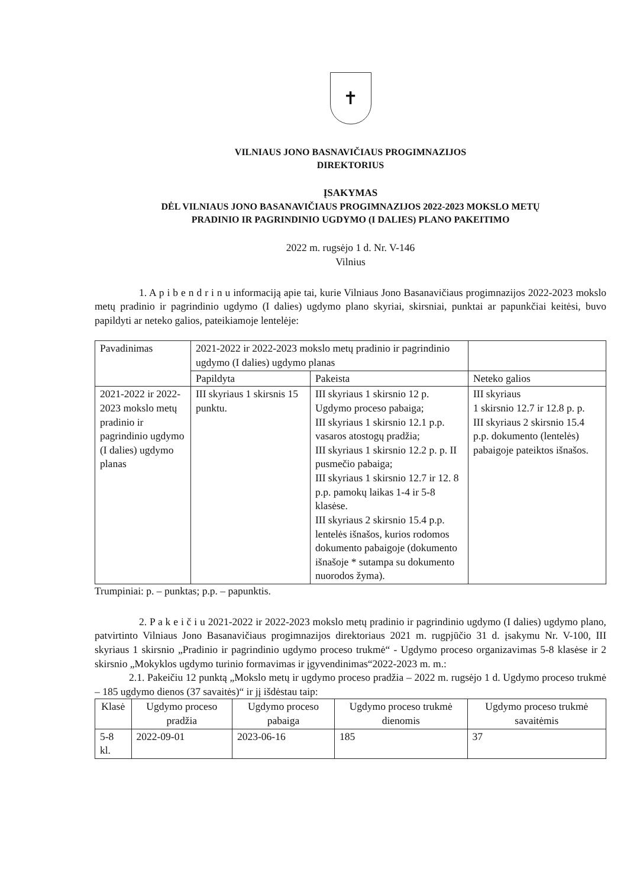✝
VILNIAUS JONO BASNAVIČIAUS PROGIMNAZIJOS
DIREKTORIUS
ĮSAKYMAS
DĖL VILNIAUS JONO BASANAVIČIAUS PROGIMNAZIJOS 2022-2023 MOKSLO METŲ
PRADINIO IR PAGRINDINIO UGDYMO (I DALIES) PLANO PAKEITIMO
2022 m. rugsėjo 1 d. Nr. V-146
Vilnius
1. A p i b e n d r i n u informaciją apie tai, kurie Vilniaus Jono Basanavičiaus progimnazijos 2022-2023 mokslo metų pradinio ir pagrindinio ugdymo (I dalies) ugdymo plano skyriai, skirsniai, punktai ar papunkčiai keitėsi, buvo papildyti ar neteko galios, pateikiamoje lentelėje:
| Pavadinimas | 2021-2022 ir 2022-2023 mokslo metų pradinio ir pagrindinio ugdymo (I dalies) ugdymo planas | | |
| --- | --- | --- | --- |
| | Papildyta | Pakeista | Neteko galios |
| 2021-2022 ir 2022-2023 mokslo metų pradinio ir pagrindinio ugdymo (I dalies) ugdymo planas | III skyriaus 1 skirsnis 15 punktu. | III skyriaus 1 skirsnio 12 p. Ugdymo proceso pabaiga; III skyriaus 1 skirsnio 12.1 p.p. vasaros atostogų pradžia; III skyriaus 1 skirsnio 12.2 p. p. II pusmečio pabaiga; III skyriaus 1 skirsnio 12.7 ir 12. 8 p.p. pamokų laikas 1-4 ir 5-8 klasėse. III skyriaus 2 skirsnio 15.4 p.p. lentelės išnašos, kurios rodomos dokumento pabaigoje (dokumento išnašoje * sutampa su dokumento nuorodos žyma). | III skyriaus 1 skirsnio 12.7 ir 12.8 p. p. III skyriaus 2 skirsnio 15.4 p.p. dokumento (lentelės) pabaigoje pateiktos išnašos. |
Trumpiniai: p. – punktas; p.p. – papunktis.
2. P a k e i č i u 2021-2022 ir 2022-2023 mokslo metų pradinio ir pagrindinio ugdymo (I dalies) ugdymo plano, patvirtinto Vilniaus Jono Basanavičiaus progimnazijos direktoriaus 2021 m. rugpjūčio 31 d. įsakymu Nr. V-100, III skyriaus 1 skirsnio „Pradinio ir pagrindinio ugdymo proceso trukmė“ - Ugdymo proceso organizavimas 5-8 klasėse ir 2 skirsnio „Mokyklos ugdymo turinio formavimas ir įgyvendinimas“2022-2023 m. m.:
2.1. Pakeičiu 12 punktą „Mokslo metų ir ugdymo proceso pradžia – 2022 m. rugsėjo 1 d. Ugdymo proceso trukmė – 185 ugdymo dienos (37 savaitės)“ ir jį išdėstau taip:
| Klasė | Ugdymo proceso pradžia | Ugdymo proceso pabaiga | Ugdymo proceso trukmė dienomis | Ugdymo proceso trukmė savaitėmis |
| --- | --- | --- | --- | --- |
| 5-8 kl. | 2022-09-01 | 2023-06-16 | 185 | 37 |